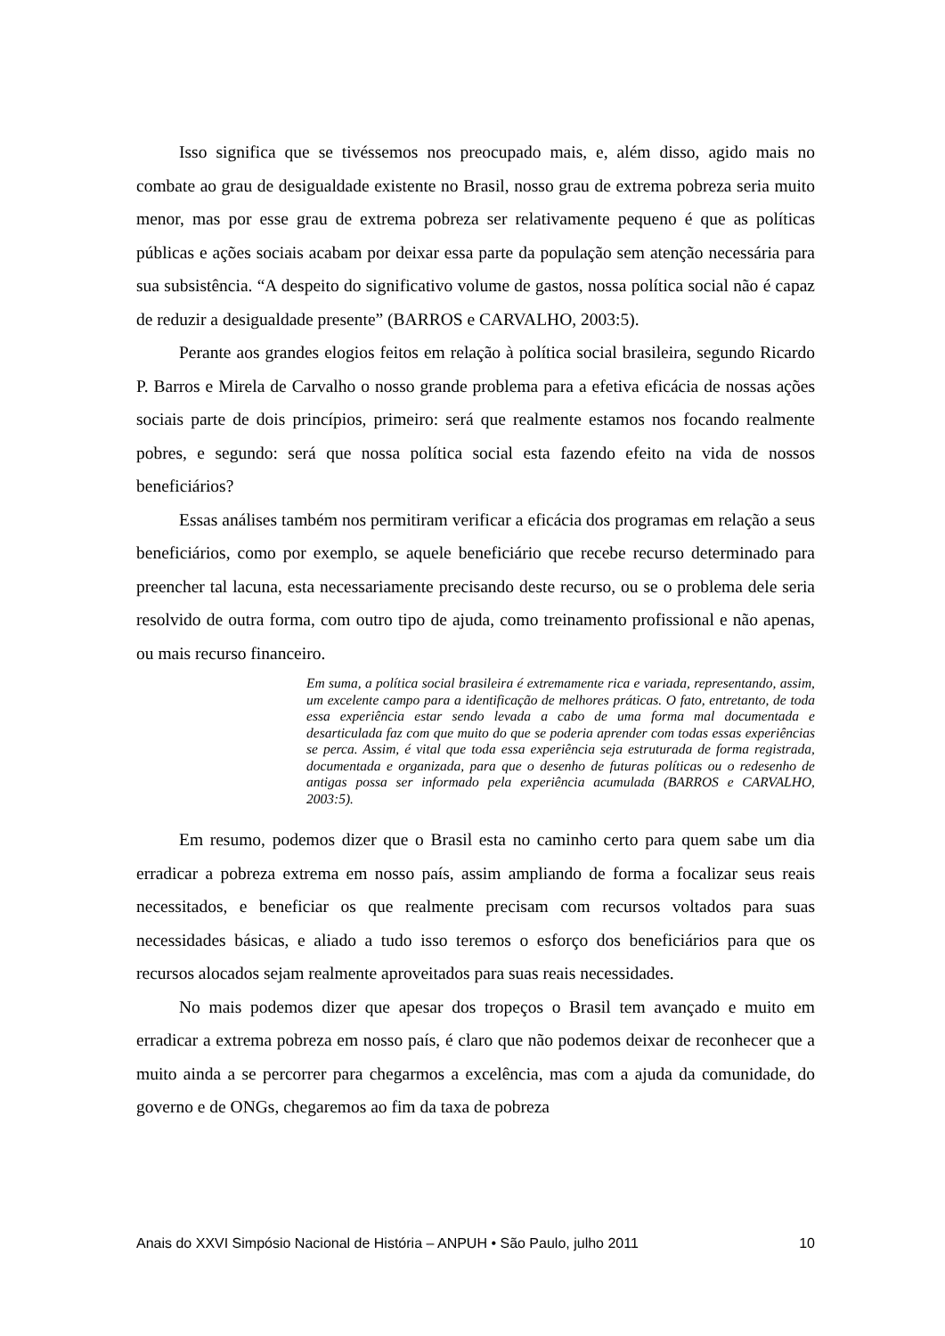Isso significa que se tivéssemos nos preocupado mais, e, além disso, agido mais no combate ao grau de desigualdade existente no Brasil, nosso grau de extrema pobreza seria muito menor, mas por esse grau de extrema pobreza ser relativamente pequeno é que as políticas públicas e ações sociais acabam por deixar essa parte da população sem atenção necessária para sua subsistência. “A despeito do significativo volume de gastos, nossa política social não é capaz de reduzir a desigualdade presente” (BARROS e CARVALHO, 2003:5).
Perante aos grandes elogios feitos em relação à política social brasileira, segundo Ricardo P. Barros e Mirela de Carvalho o nosso grande problema para a efetiva eficácia de nossas ações sociais parte de dois princípios, primeiro: será que realmente estamos nos focando realmente pobres, e segundo: será que nossa política social esta fazendo efeito na vida de nossos beneficiários?
Essas análises também nos permitiram verificar a eficácia dos programas em relação a seus beneficiários, como por exemplo, se aquele beneficiário que recebe recurso determinado para preencher tal lacuna, esta necessariamente precisando deste recurso, ou se o problema dele seria resolvido de outra forma, com outro tipo de ajuda, como treinamento profissional e não apenas, ou mais recurso financeiro.
Em suma, a política social brasileira é extremamente rica e variada, representando, assim, um excelente campo para a identificação de melhores práticas. O fato, entretanto, de toda essa experiência estar sendo levada a cabo de uma forma mal documentada e desarticulada faz com que muito do que se poderia aprender com todas essas experiências se perca. Assim, é vital que toda essa experiência seja estruturada de forma registrada, documentada e organizada, para que o desenho de futuras políticas ou o redesenho de antigas possa ser informado pela experiência acumulada (BARROS e CARVALHO, 2003:5).
Em resumo, podemos dizer que o Brasil esta no caminho certo para quem sabe um dia erradicar a pobreza extrema em nosso país, assim ampliando de forma a focalizar seus reais necessitados, e beneficiar os que realmente precisam com recursos voltados para suas necessidades básicas, e aliado a tudo isso teremos o esforço dos beneficiários para que os recursos alocados sejam realmente aproveitados para suas reais necessidades.
No mais podemos dizer que apesar dos tropeços o Brasil tem avançado e muito em erradicar a extrema pobreza em nosso país, é claro que não podemos deixar de reconhecer que a muito ainda a se percorrer para chegarmos a excelência, mas com a ajuda da comunidade, do governo e de ONGs, chegaremos ao fim da taxa de pobreza
Anais do XXVI Simpósio Nacional de História – ANPUH • São Paulo, julho 2011 10